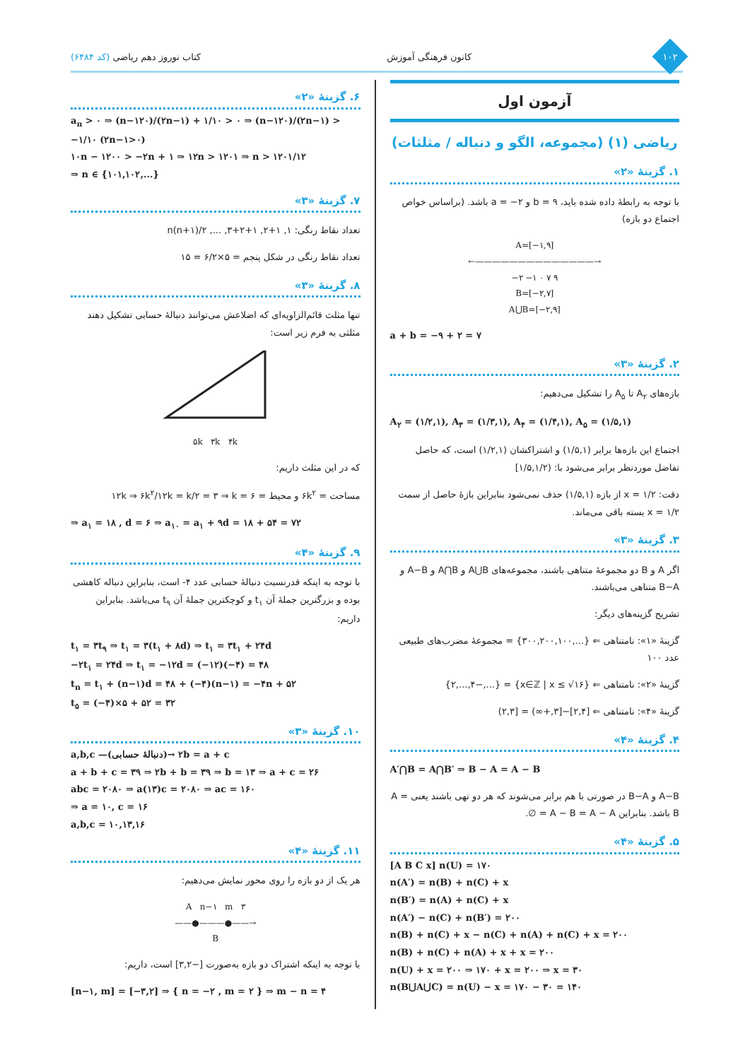۱۰۲
کانون فرهنگی آموزش کتاب نوروز دهم ریاضی (کد ۶۴۸۴)
آزمون اول
ریاضی (۱) (مجموعه، الگو و دنباله / مثلثات)
۱. گزینهٔ «۲»
با توجه به رابطهٔ داده شده باید، b = ۹ و a = −۲ باشد. (براساس خواص اجتماع دو بازه)
A=[−۱,۹]
←——————————————→
−۲ −۱ ۰ ۷ ۹
B=[−۲,۷]
A⋃B=[−۲,۹]
a + b = −۹ + ۲ = ۷
۲. گزینهٔ «۳»
بازه‌های A<sub>۲</sub> تا A<sub>۵</sub> را تشکیل می‌دهیم:
A<sub>۲</sub> = (۱/۲,۱), A<sub>۳</sub> = (۱/۳,۱), A<sub>۴</sub> = (۱/۴,۱), A<sub>۵</sub> = (۱/۵,۱)
اجتماع این بازه‌ها برابر (۱/۵,۱) و اشتراکشان (۱/۲,۱) است، که حاصل تفاضل موردنظر برابر می‌شود با: (۱/۵,۱/۲]
دقت: x = ۱/۲ از بازه (۱/۵,۱) حذف نمی‌شود بنابراین بازهٔ حاصل از سمت x = ۱/۲ بسته باقی می‌ماند.
۳. گزینهٔ «۳»
اگر A و B دو مجموعهٔ متناهی باشند، مجموعه‌های A⋃B و A⋂B و A−B و B−A متناهی می‌باشند.
تشریح گزینه‌های دیگر:
گزینهٔ «۱»: نامتناهی ⇐ {...,۳۰۰,۲۰۰,۱۰۰} = مجموعهٔ مضرب‌های طبیعی عدد ۱۰۰
گزینهٔ «۲»: نامتناهی ⇐ {x∈ℤ | x ≤ √۱۶} = {...,−۲,...,۴}
گزینهٔ «۴»: نامتناهی ⇐ [۲,۴]−[۳,+∞) = [۲,۳)
۴. گزینهٔ «۴»
A′⋂B = A⋂B′ ⇒ B − A = A − B
A−B و B−A در صورتی با هم برابر می‌شوند که هر دو تهی باشند یعنی A = B باشد. بنابراین A − B = A − A = ∅.
۵. گزینهٔ «۴»
[A B C x] n(U) = ۱۷۰
n(A′) = n(B) + n(C) + x
n(B′) = n(A) + n(C) + x
n(A′) − n(C) + n(B′) = ۲۰۰
n(B) + n(C) + x − n(C) + n(A) + n(C) + x = ۲۰۰
n(B) + n(C) + n(A) + x + x = ۲۰۰
n(U) + x = ۲۰۰ ⇒ ۱۷۰ + x = ۲۰۰ ⇒ x = ۳۰
n(B⋃A⋃C) = n(U) − x = ۱۷۰ − ۳۰ = ۱۴۰
۶. گزینهٔ «۲»
a<sub>n</sub> > ۰ ⇒ (n−۱۲۰)/(۲n−۱) + ۱/۱۰ > ۰ ⇒ (n−۱۲۰)/(۲n−۱) > −۱/۱۰ (۲n−۱>۰)
۱۰n − ۱۲۰۰ > −۲n + ۱ ⇒ ۱۲n > ۱۲۰۱ ⇒ n > ۱۲۰۱/۱۲
⇒ n ∈ {۱۰۱,۱۰۲,...}
۷. گزینهٔ «۳»
تعداد نقاط رنگی: ۱, ۱+۲, ۱+۲+۳, ..., n(n+۱)/۲
تعداد نقاط رنگی در شکل پنجم = ۵×۶/۲ = ۱۵
۸. گزینهٔ «۳»
تنها مثلث قائم‌الزاویه‌ای که اضلاعش می‌توانند دنبالهٔ حسابی تشکیل دهند مثلثی به فرم زیر است:
۵k ۳k ۴k
که در این مثلث داریم:
مساحت = ۶k<sup>۲</sup> و محیط = ۱۲k ⇒ ۶k<sup>۲</sup>/۱۲k = k/۲ = ۳ ⇒ k = ۶
⇒ a<sub>۱</sub> = ۱۸ , d = ۶ ⇒ a<sub>۱۰</sub> = a<sub>۱</sub> + ۹d = ۱۸ + ۵۴ = ۷۲
۹. گزینهٔ «۴»
با توجه به اینکه قدرنسبت دنبالهٔ حسابی عدد ۴- است، بنابراین دنباله کاهشی بوده و بزرگترین جملهٔ آن t<sub>۱</sub> و کوچکترین جملهٔ آن t<sub>۹</sub> می‌باشد. بنابراین داریم:
t<sub>۱</sub> = ۳t<sub>۹</sub> ⇒ t<sub>۱</sub> = ۳(t<sub>۱</sub> + ۸d) ⇒ t<sub>۱</sub> = ۳t<sub>۱</sub> + ۲۴d
−۲t<sub>۱</sub> = ۲۴d ⇒ t<sub>۱</sub> = −۱۲d = (−۱۲)(−۴) = ۴۸
t<sub>n</sub> = t<sub>۱</sub> + (n−۱)d = ۴۸ + (−۴)(n−۱) = −۴n + ۵۲
t<sub>۵</sub> = (−۴)×۵ + ۵۲ = ۳۲
۱۰. گزینهٔ «۳»
a,b,c —(دنبالهٔ حسابی)→ ۲b = a + c
a + b + c = ۳۹ ⇒ ۲b + b = ۳۹ ⇒ b = ۱۳ ⇒ a + c = ۲۶
abc = ۲۰۸۰ ⇒ a(۱۳)c = ۲۰۸۰ ⇒ ac = ۱۶۰
⇒ a = ۱۰, c = ۱۶
a,b,c = ۱۰,۱۳,۱۶
۱۱. گزینهٔ «۴»
هر یک از دو بازه را روی محور نمایش می‌دهیم:
A n−۱ m ۳
——●———●——→
B
با توجه به اینکه اشتراک دو بازه به‌صورت [−۳,۲] است، داریم:
[n−۱, m] = [−۳,۲] ⇒ { n = −۲ , m = ۲ } ⇒ m − n = ۴